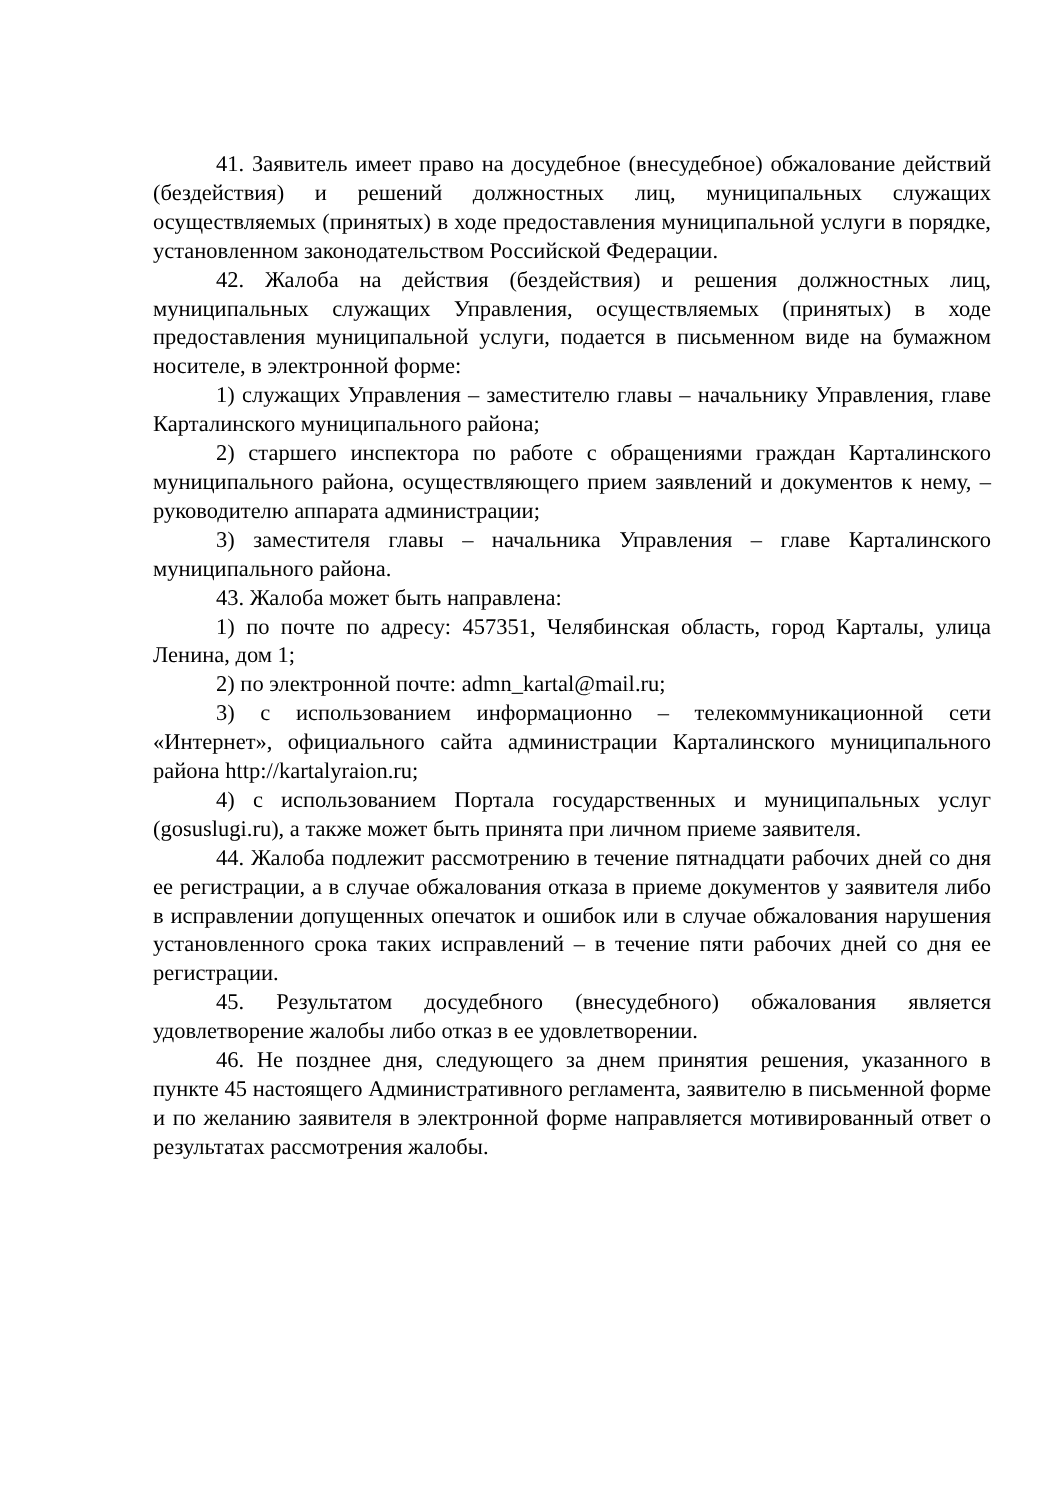41. Заявитель имеет право на досудебное (внесудебное) обжалование действий (бездействия) и решений должностных лиц, муниципальных служащих осуществляемых (принятых) в ходе предоставления муниципальной услуги в порядке, установленном законодательством Российской Федерации.
42. Жалоба на действия (бездействия) и решения должностных лиц, муниципальных служащих Управления, осуществляемых (принятых) в ходе предоставления муниципальной услуги, подается в письменном виде на бумажном носителе, в электронной форме:
1) служащих Управления – заместителю главы – начальнику Управления, главе Карталинского муниципального района;
2) старшего инспектора по работе с обращениями граждан Карталинского муниципального района, осуществляющего прием заявлений и документов к нему, – руководителю аппарата администрации;
3) заместителя главы – начальника Управления – главе Карталинского муниципального района.
43. Жалоба может быть направлена:
1) по почте по адресу: 457351, Челябинская область, город Карталы, улица Ленина, дом 1;
2) по электронной почте: admn_kartal@mail.ru;
3) с использованием информационно – телекоммуникационной сети «Интернет», официального сайта администрации Карталинского муниципального района http://kartalyraion.ru;
4) с использованием Портала государственных и муниципальных услуг (gosuslugi.ru), а также может быть принята при личном приеме заявителя.
44. Жалоба подлежит рассмотрению в течение пятнадцати рабочих дней со дня ее регистрации, а в случае обжалования отказа в приеме документов у заявителя либо в исправлении допущенных опечаток и ошибок или в случае обжалования нарушения установленного срока таких исправлений – в течение пяти рабочих дней со дня ее регистрации.
45. Результатом досудебного (внесудебного) обжалования является удовлетворение жалобы либо отказ в ее удовлетворении.
46. Не позднее дня, следующего за днем принятия решения, указанного в пункте 45 настоящего Административного регламента, заявителю в письменной форме и по желанию заявителя в электронной форме направляется мотивированный ответ о результатах рассмотрения жалобы.